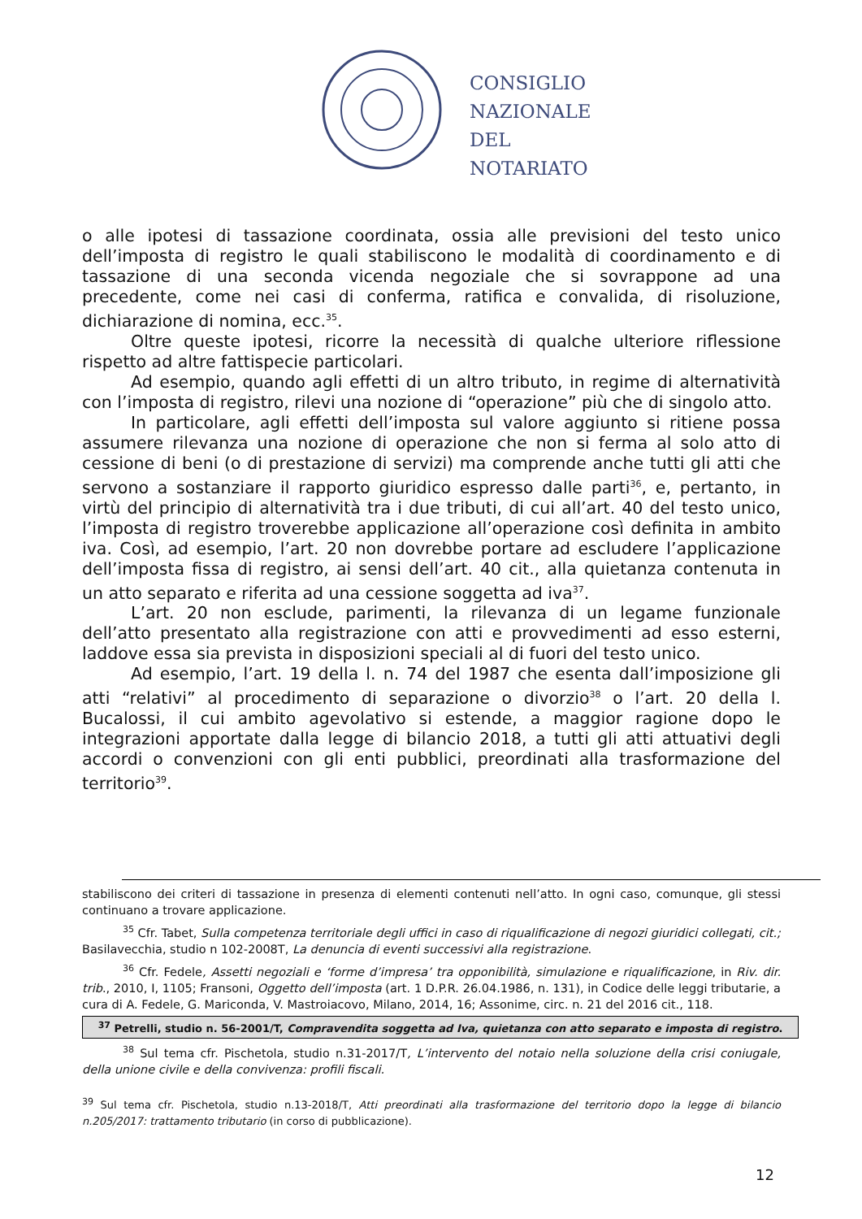CONSIGLIO
NAZIONALE
DEL
NOTARIATO
o alle ipotesi di tassazione coordinata, ossia alle previsioni del testo unico dell’imposta di registro le quali stabiliscono le modalità di coordinamento e di tassazione di una seconda vicenda negoziale che si sovrappone ad una precedente, come nei casi di conferma, ratifica e convalida, di risoluzione, dichiarazione di nomina, ecc.<sup>35</sup>.
Oltre queste ipotesi, ricorre la necessità di qualche ulteriore riflessione rispetto ad altre fattispecie particolari.
Ad esempio, quando agli effetti di un altro tributo, in regime di alternatività con l’imposta di registro, rilevi una nozione di “operazione” più che di singolo atto.
In particolare, agli effetti dell’imposta sul valore aggiunto si ritiene possa assumere rilevanza una nozione di operazione che non si ferma al solo atto di cessione di beni (o di prestazione di servizi) ma comprende anche tutti gli atti che servono a sostanziare il rapporto giuridico espresso dalle parti<sup>36</sup>, e, pertanto, in virtù del principio di alternatività tra i due tributi, di cui all’art. 40 del testo unico, l’imposta di registro troverebbe applicazione all’operazione così definita in ambito iva. Così, ad esempio, l’art. 20 non dovrebbe portare ad escludere l’applicazione dell’imposta fissa di registro, ai sensi dell’art. 40 cit., alla quietanza contenuta in un atto separato e riferita ad una cessione soggetta ad iva<sup>37</sup>.
L’art. 20 non esclude, parimenti, la rilevanza di un legame funzionale dell’atto presentato alla registrazione con atti e provvedimenti ad esso esterni, laddove essa sia prevista in disposizioni speciali al di fuori del testo unico.
Ad esempio, l’art. 19 della l. n. 74 del 1987 che esenta dall’imposizione gli atti “relativi” al procedimento di separazione o divorzio<sup>38</sup> o l’art. 20 della l. Bucalossi, il cui ambito agevolativo si estende, a maggior ragione dopo le integrazioni apportate dalla legge di bilancio 2018, a tutti gli atti attuativi degli accordi o convenzioni con gli enti pubblici, preordinati alla trasformazione del territorio<sup>39</sup>.
stabiliscono dei criteri di tassazione in presenza di elementi contenuti nell’atto. In ogni caso, comunque, gli stessi continuano a trovare applicazione.
<sup>35</sup> Cfr. Tabet, Sulla competenza territoriale degli uffici in caso di riqualificazione di negozi giuridici collegati, cit.; Basilavecchia, studio n 102-2008T, La denuncia di eventi successivi alla registrazione.
<sup>36</sup> Cfr. Fedele, Assetti negoziali e ‘forme d’impresa’ tra opponibilità, simulazione e riqualificazione, in Riv. dir. trib., 2010, I, 1105; Fransoni, Oggetto dell’imposta (art. 1 D.P.R. 26.04.1986, n. 131), in Codice delle leggi tributarie, a cura di A. Fedele, G. Mariconda, V. Mastroiacovo, Milano, 2014, 16; Assonime, circ. n. 21 del 2016 cit., 118.
<sup>37</sup> Petrelli, studio n. 56-2001/T, Compravendita soggetta ad Iva, quietanza con atto separato e imposta di registro.
<sup>38</sup> Sul tema cfr. Pischetola, studio n.31-2017/T, L’intervento del notaio nella soluzione della crisi coniugale, della unione civile e della convivenza: profili fiscali.
<sup>39</sup> Sul tema cfr. Pischetola, studio n.13-2018/T, Atti preordinati alla trasformazione del territorio dopo la legge di bilancio n.205/2017: trattamento tributario (in corso di pubblicazione).
12